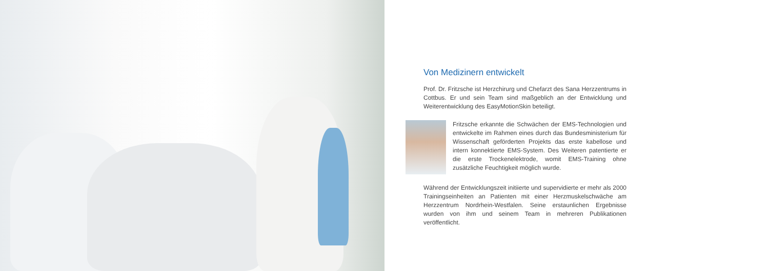Von Medizinern entwickelt
Prof. Dr. Fritzsche ist Herzchirurg und Chefarzt des Sana Herzzentrums in Cottbus. Er und sein Team sind maßgeblich an der Entwicklung und Weiterentwicklung des EasyMotionSkin beteiligt.
Fritzsche erkannte die Schwächen der EMS-Technologien und entwickelte im Rahmen eines durch das Bundesministerium für Wissenschaft geförderten Projekts das erste kabellose und intern konnektierte EMS-System. Des Weiteren patentierte er die erste Trockenelektrode, womit EMS-Training ohne zusätzliche Feuchtigkeit möglich wurde.
Während der Entwicklungszeit initiierte und supervidierte er mehr als 2000 Trainingseinheiten an Patienten mit einer Herzmuskelschwäche am Herzzentrum Nordrhein-Westfalen. Seine erstaunlichen Ergebnisse wurden von ihm und seinem Team in mehreren Publikationen veröffentlicht.